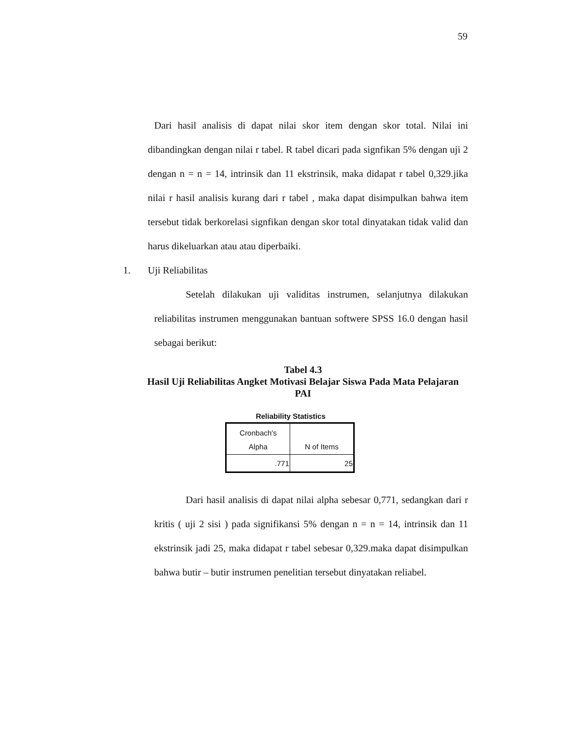59
Dari hasil analisis di dapat nilai skor item dengan skor total. Nilai ini dibandingkan dengan nilai r tabel. R tabel dicari pada signfikan 5% dengan uji 2 dengan n = n = 14, intrinsik dan 11 ekstrinsik, maka didapat r tabel 0,329.jika nilai r hasil analisis kurang dari r tabel , maka dapat disimpulkan bahwa item tersebut tidak berkorelasi signfikan dengan skor total dinyatakan tidak valid dan harus dikeluarkan atau atau diperbaiki.
1. Uji Reliabilitas
Setelah dilakukan uji validitas instrumen, selanjutnya dilakukan reliabilitas instrumen menggunakan bantuan softwere SPSS 16.0 dengan hasil sebagai berikut:
Tabel 4.3
Hasil Uji Reliabilitas Angket Motivasi Belajar Siswa Pada Mata Pelajaran
PAI
Reliability Statistics
| Cronbach's Alpha | N of Items |
| --- | --- |
| .771 | 25 |
Dari hasil analisis di dapat nilai alpha sebesar 0,771, sedangkan dari r kritis ( uji 2 sisi ) pada signifikansi 5% dengan n = n = 14, intrinsik dan 11 ekstrinsik jadi 25, maka didapat r tabel sebesar 0,329.maka dapat disimpulkan bahwa butir – butir instrumen penelitian tersebut dinyatakan reliabel.